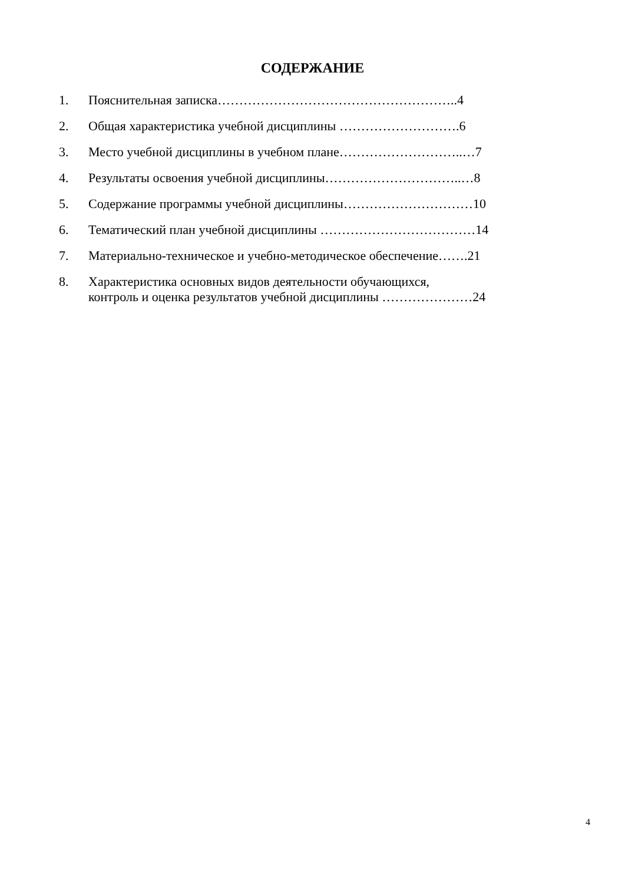СОДЕРЖАНИЕ
1. Пояснительная записка………………………………………………..4
2. Общая характеристика учебной дисциплины ……………………….6
3. Место учебной дисциплины в учебном плане………………………..…7
4. Результаты освоения учебной дисциплины…………………………..…8
5. Содержание программы учебной дисциплины…………………………10
6. Тематический план учебной дисциплины ………………………………14
7. Материально-техническое и учебно-методическое обеспечение…….21
8. Характеристика основных видов деятельности обучающихся,
контроль и оценка результатов учебной дисциплины …………………24
4